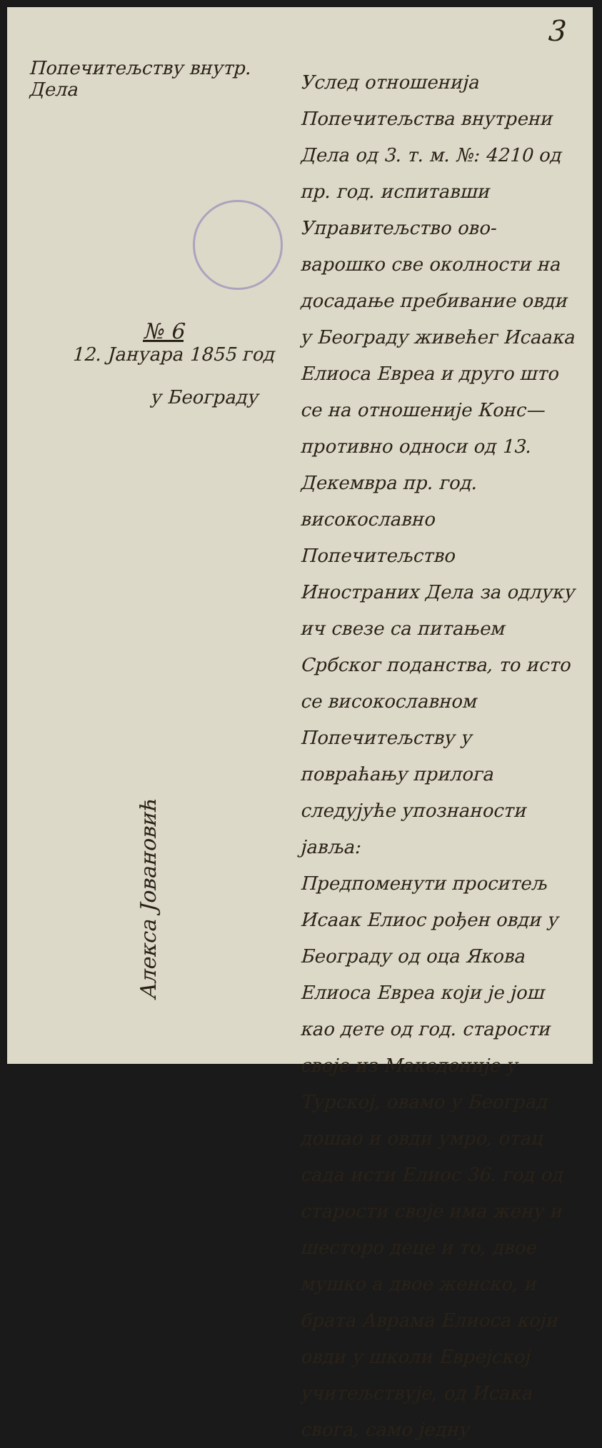3
Попечитељству внутр. Дела
№ 6
12. Јануара 1855 год
у Београду
Алекса Јовановић
Услед отношенија Попечитељства внутрени Дела од 3. т. м. №: 4210 од пр. год. испитавши Управитељство ово-варошко све околности на досадање пребивание овди у Београду живећег Исаака Елиоса Евреа и друго што се на отношеније Конс— противно односи од 13. Декемвра пр. год. високославно Попечитељство Иностраних Дела за одлуку ич свезе са питањем Србског поданства, то исто се високославном Попечитељству у повраћању прилога следујуће упознаности јавља:
Предпоменути проситељ Исаак Елиос рођен овди у Београду од оца Якова Елиоса Евреа који је још као дете од год. старости своје из Македоније у Турској, овамо у Београд дошао и овди умро, отац сада исти Елиос 36. год од старости своје има жену и шесторо деце и то, двое мушко а двое женско, и брата Аврама Елиоса који овди у школи Еврејској учитељствује, од Исака свога, само једну